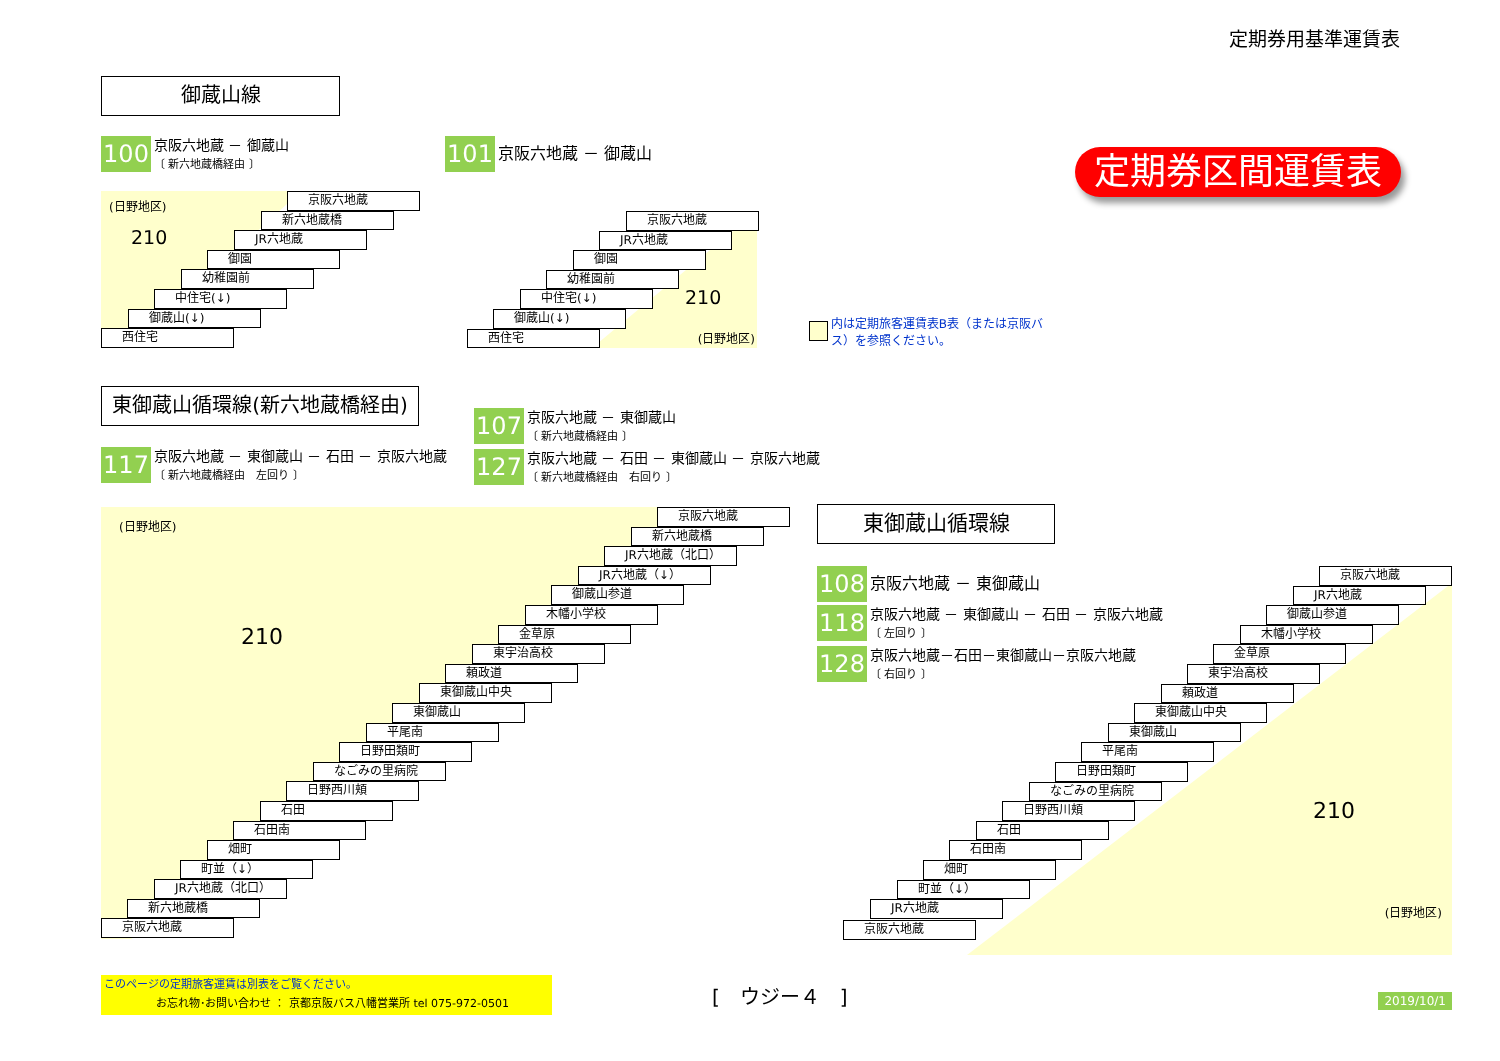定期券用基準運賃表
御蔵山線
100
京阪六地蔵 － 御蔵山
〔 新六地蔵橋経由 〕
101
京阪六地蔵 － 御蔵山
(日野地区)
210
京阪六地蔵
新六地蔵橋
JR六地蔵
御園
幼稚園前
中住宅(↓)
御蔵山(↓)
西住宅
210
京阪六地蔵
JR六地蔵
御園
幼稚園前
中住宅(↓)
御蔵山(↓)
西住宅
(日野地区)
内は定期旅客運賃表B表（または京阪バス）を参照ください。
定期券区間運賃表
東御蔵山循環線(新六地蔵橋経由)
117
京阪六地蔵 － 東御蔵山 － 石田 － 京阪六地蔵
〔 新六地蔵橋経由　左回り 〕
107
京阪六地蔵 － 東御蔵山
〔 新六地蔵橋経由 〕
127
京阪六地蔵 － 石田 － 東御蔵山 － 京阪六地蔵
〔 新六地蔵橋経由　右回り 〕
(日野地区)
210
京阪六地蔵
新六地蔵橋
JR六地蔵（北口）
JR六地蔵（↓）
御蔵山参道
木幡小学校
金草原
東宇治高校
頼政道
東御蔵山中央
東御蔵山
平尾南
日野田類町
なごみの里病院
日野西川頬
石田
石田南
畑町
町並（↓）
JR六地蔵（北口）
新六地蔵橋
京阪六地蔵
東御蔵山循環線
108
京阪六地蔵 － 東御蔵山
118
京阪六地蔵 － 東御蔵山 － 石田 － 京阪六地蔵
〔 左回り 〕
128
京阪六地蔵－石田－東御蔵山－京阪六地蔵
〔 右回り 〕
210
京阪六地蔵
JR六地蔵
御蔵山参道
木幡小学校
金草原
東宇治高校
頼政道
東御蔵山中央
東御蔵山
平尾南
日野田類町
なごみの里病院
日野西川頬
石田
石田南
畑町
町並（↓）
JR六地蔵
(日野地区)
京阪六地蔵
このページの定期旅客運賃は別表をご覧ください。
お忘れ物･お問い合わせ ： 京都京阪バス八幡営業所 tel 075-972-0501
[　ウジー４　]
2019/10/1